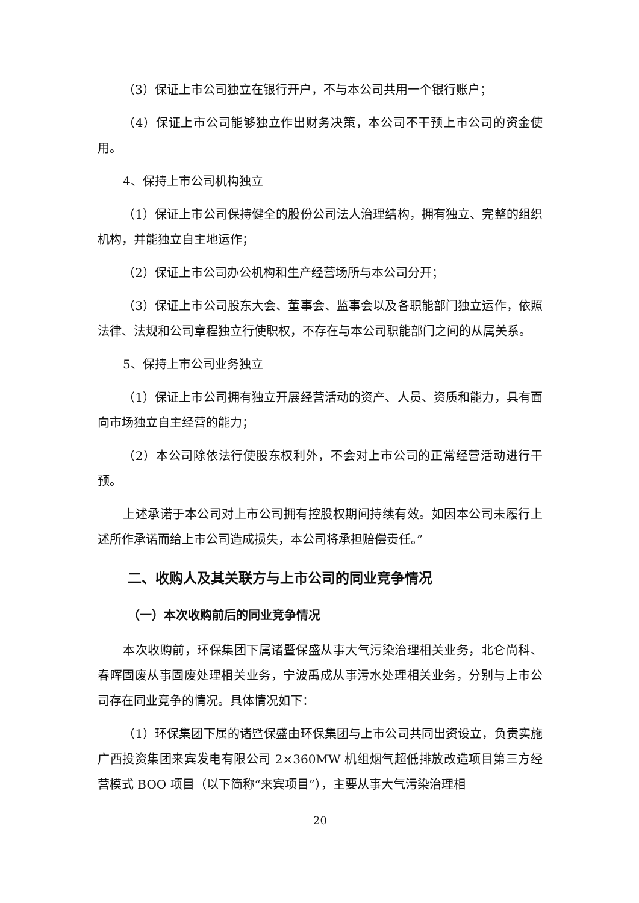（3）保证上市公司独立在银行开户，不与本公司共用一个银行账户；
（4）保证上市公司能够独立作出财务决策，本公司不干预上市公司的资金使用。
4、保持上市公司机构独立
（1）保证上市公司保持健全的股份公司法人治理结构，拥有独立、完整的组织机构，并能独立自主地运作；
（2）保证上市公司办公机构和生产经营场所与本公司分开；
（3）保证上市公司股东大会、董事会、监事会以及各职能部门独立运作，依照法律、法规和公司章程独立行使职权，不存在与本公司职能部门之间的从属关系。
5、保持上市公司业务独立
（1）保证上市公司拥有独立开展经营活动的资产、人员、资质和能力，具有面向市场独立自主经营的能力；
（2）本公司除依法行使股东权利外，不会对上市公司的正常经营活动进行干预。
上述承诺于本公司对上市公司拥有控股权期间持续有效。如因本公司未履行上述所作承诺而给上市公司造成损失，本公司将承担赔偿责任。”
二、收购人及其关联方与上市公司的同业竞争情况
（一）本次收购前后的同业竞争情况
本次收购前，环保集团下属诸暨保盛从事大气污染治理相关业务，北仑尚科、春晖固废从事固废处理相关业务，宁波禹成从事污水处理相关业务，分别与上市公司存在同业竞争的情况。具体情况如下：
（1）环保集团下属的诸暨保盛由环保集团与上市公司共同出资设立，负责实施广西投资集团来宾发电有限公司 2×360MW 机组烟气超低排放改造项目第三方经营模式 BOO 项目（以下简称“来宾项目”），主要从事大气污染治理相
20